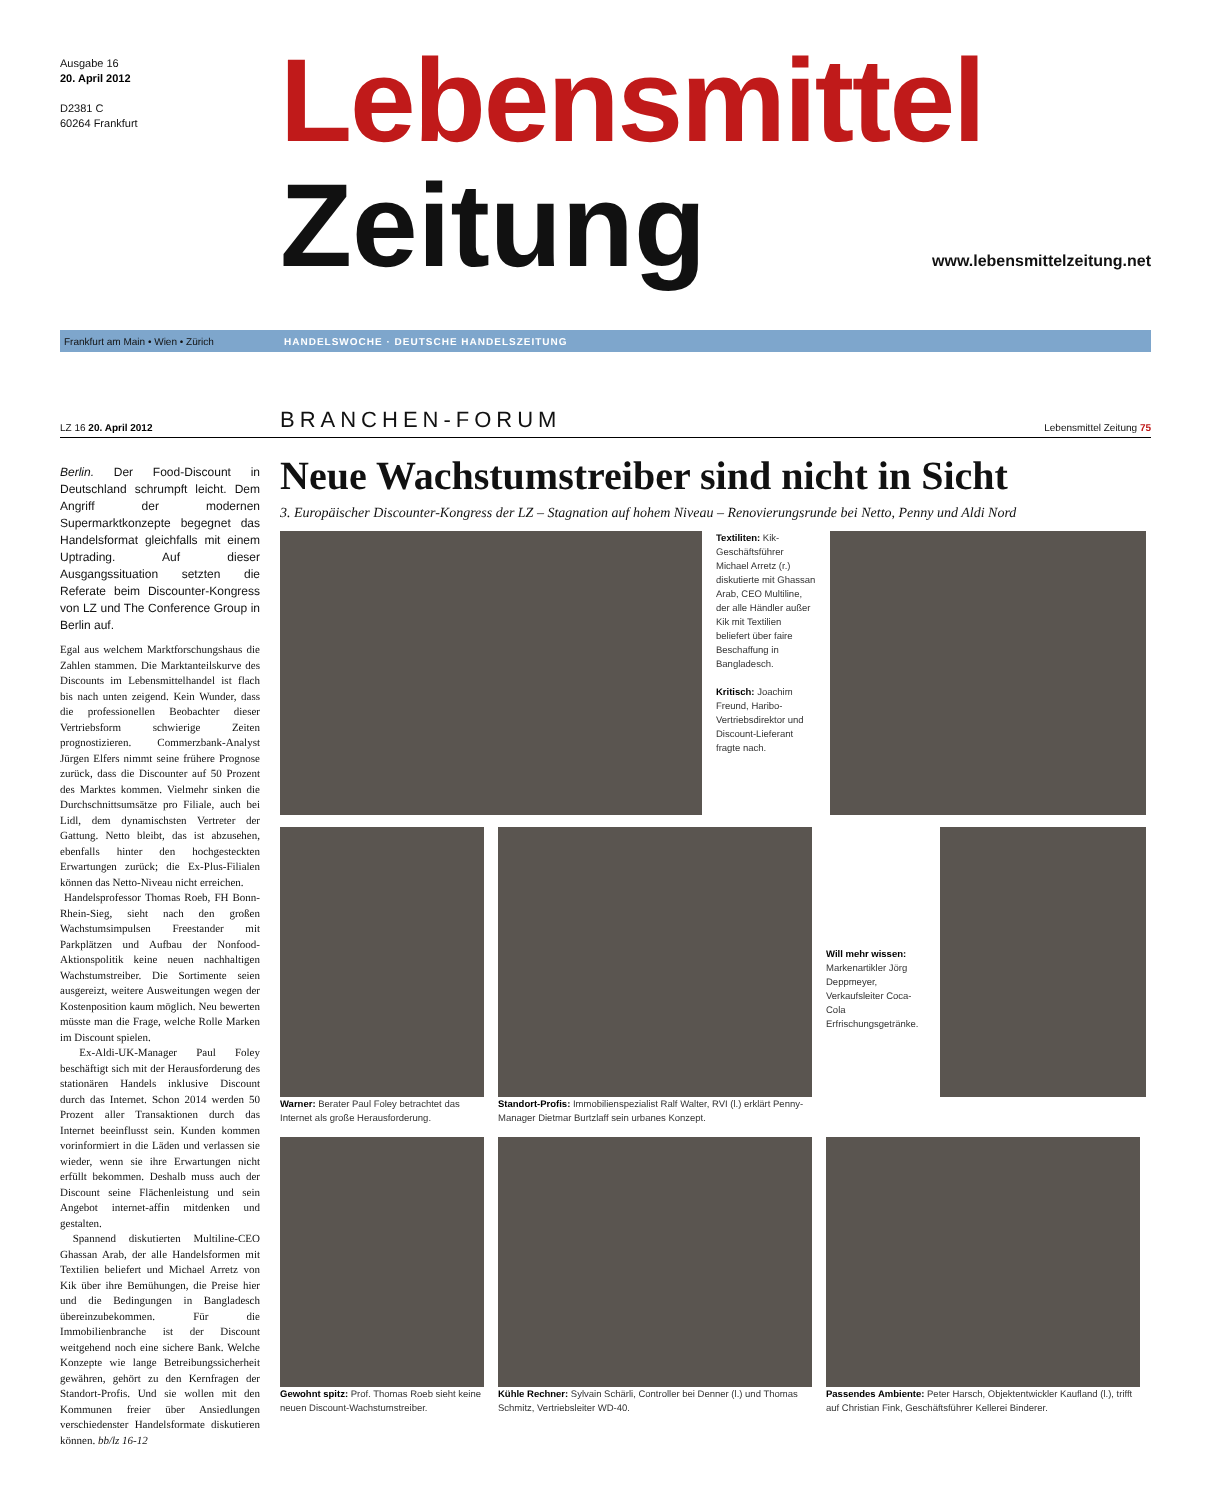Ausgabe 16
20. April 2012
D2381 C
60264 Frankfurt
Lebensmittel
Zeitung www.lebensmittelzeitung.net
Frankfurt am Main • Wien • Zürich HANDELSWOCHE · DEUTSCHE HANDELSZEITUNG
LZ 16 20. April 2012 BRANCHEN-FORUM Lebensmittel Zeitung 75
Berlin. Der Food-Discount in Deutschland schrumpft leicht. Dem Angriff der modernen Supermarktkonzepte begegnet das Handelsformat gleichfalls mit einem Uptrading. Auf dieser Ausgangssituation setzten die Referate beim Discounter-Kongress von LZ und The Conference Group in Berlin auf.
Egal aus welchem Marktforschungshaus die Zahlen stammen. Die Marktanteilskurve des Discounts im Lebensmittelhandel ist flach bis nach unten zeigend. Kein Wunder, dass die professionellen Beobachter dieser Vertriebsform schwierige Zeiten prognostizieren. Commerzbank-Analyst Jürgen Elfers nimmt seine frühere Prognose zurück, dass die Discounter auf 50 Prozent des Marktes kommen. Vielmehr sinken die Durchschnittsumsätze pro Filiale, auch bei Lidl, dem dynamischsten Vertreter der Gattung. Netto bleibt, das ist abzusehen, ebenfalls hinter den hochgesteckten Erwartungen zurück; die Ex-Plus-Filialen können das Netto-Niveau nicht erreichen.
Handelsprofessor Thomas Roeb, FH Bonn-Rhein-Sieg, sieht nach den großen Wachstumsimpulsen Freestander mit Parkplätzen und Aufbau der Nonfood-Aktionspolitik keine neuen nachhaltigen Wachstumstreiber. Die Sortimente seien ausgereizt, weitere Ausweitungen wegen der Kostenposition kaum möglich. Neu bewerten müsste man die Frage, welche Rolle Marken im Discount spielen.
Ex-Aldi-UK-Manager Paul Foley beschäftigt sich mit der Herausforderung des stationären Handels inklusive Discount durch das Internet. Schon 2014 werden 50 Prozent aller Transaktionen durch das Internet beeinflusst sein. Kunden kommen vorinformiert in die Läden und verlassen sie wieder, wenn sie ihre Erwartungen nicht erfüllt bekommen. Deshalb muss auch der Discount seine Flächenleistung und sein Angebot internet-affin mitdenken und gestalten.
Spannend diskutierten Multiline-CEO Ghassan Arab, der alle Handelsformen mit Textilien beliefert und Michael Arretz von Kik über ihre Bemühungen, die Preise hier und die Bedingungen in Bangladesch übereinzubekommen. Für die Immobilienbranche ist der Discount weitgehend noch eine sichere Bank. Welche Konzepte wie lange Betreibungssicherheit gewähren, gehört zu den Kernfragen der Standort-Profis. Und sie wollen mit den Kommunen freier über Ansiedlungen verschiedenster Handelsformate diskutieren können. bb/lz 16-12
Neue Wachstumstreiber sind nicht in Sicht
3. Europäischer Discounter-Kongress der LZ – Stagnation auf hohem Niveau – Renovierungsrunde bei Netto, Penny und Aldi Nord
Textiliten: Kik-Geschäftsführer Michael Arretz (r.) diskutierte mit Ghassan Arab, CEO Multiline, der alle Händler außer Kik mit Textilien beliefert über faire Beschaffung in Bangladesch.
Kritisch: Joachim Freund, Haribo-Vertriebsdirektor und Discount-Lieferant fragte nach.
Warner: Berater Paul Foley betrachtet das Internet als große Herausforderung.
Standort-Profis: Immobilienspezialist Ralf Walter, RVI (l.) erklärt Penny-Manager Dietmar Burtzlaff sein urbanes Konzept.
Will mehr wissen: Markenartikler Jörg Deppmeyer, Verkaufsleiter Coca-Cola Erfrischungsgetränke.
Gewohnt spitz: Prof. Thomas Roeb sieht keine neuen Discount-Wachstumstreiber.
Kühle Rechner: Sylvain Schärli, Controller bei Denner (l.) und Thomas Schmitz, Vertriebsleiter WD-40.
Passendes Ambiente: Peter Harsch, Objektentwickler Kaufland (l.), trifft auf Christian Fink, Geschäftsführer Kellerei Binderer.